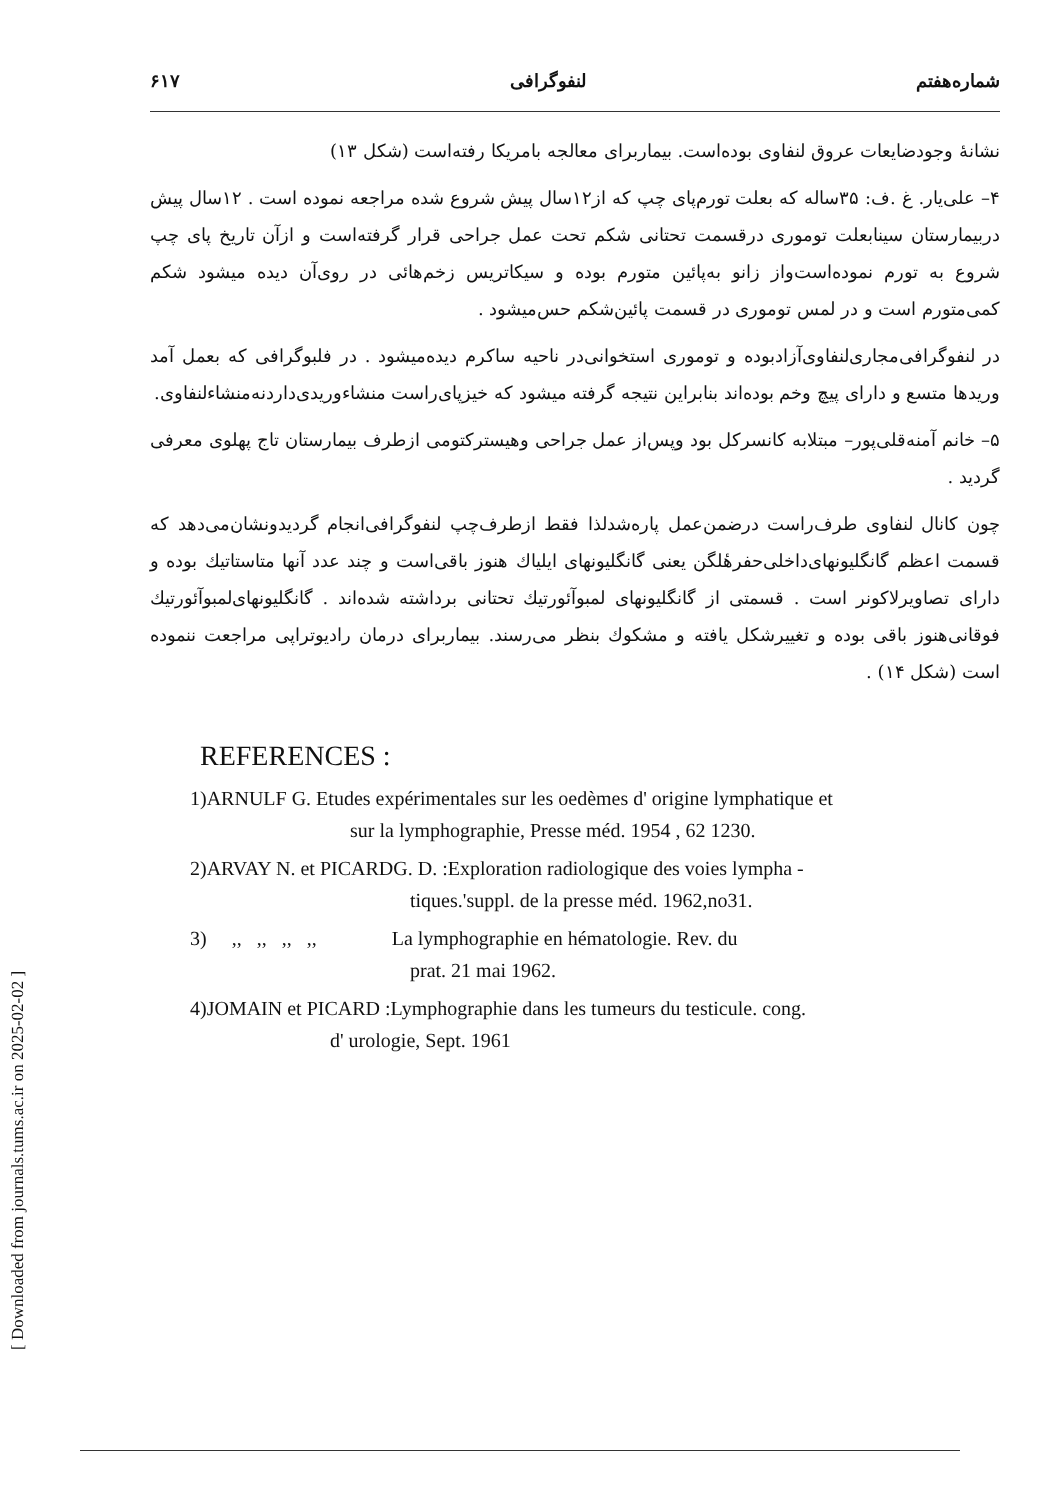[ Downloaded from journals.tums.ac.ir on 2025-02-02 ]
شماره‌هفتم لنفوگرافی ۶۱۷
نشانهٔ وجودضایعات عروق لنفاوی بوده‌است. بیماربرای معالجه بامریکا رفته‌است (شکل ۱۳)
۴– علی‌یار. غ .ف: ۳۵ساله که بعلت تورم‌پای چپ که از۱۲سال پیش شروع شده مراجعه نموده است . ۱۲سال پیش دربیمارستان سینابعلت توموری درقسمت تحتانی شکم تحت عمل جراحی قرار گرفته‌است و ازآن تاریخ پای چپ شروع به تورم نموده‌است‌واز زانو به‌پائین متورم بوده و سیکاتریس زخم‌هائی در روی‌آن دیده میشود شکم کمی‌متورم است و در لمس توموری در قسمت پائین‌شکم حس‌میشود .
در لنفوگرافی‌مجاری‌لنفاوی‌آزادبوده و توموری استخوانی‌در ناحیه ساکرم دیده‌میشود . در فلبوگرافی که بعمل آمد وریدها متسع و دارای پیچ وخم بوده‌اند بنابراین نتیجه گرفته میشود که خیزپای‌راست منشاءوریدی‌داردنه‌منشاءلنفاوی.
۵– خانم آمنه‌قلی‌پور– مبتلابه کانسرکل بود وپس‌از عمل جراحی وهیسترکتومی ازطرف بیمارستان تاج پهلوی معرفی گردید .
چون کانال لنفاوی طرف‌راست درضمن‌عمل پاره‌شدلذا فقط ازطرف‌چپ لنفوگرافی‌انجام گردیدونشان‌می‌دهد که قسمت اعظم گانگلیونهای‌داخلی‌حفرهٔلگن یعنی گانگلیونهای ایلیاك هنوز باقی‌است و چند عدد آنها متاستاتیك بوده و دارای تصاویرلاکونر است . قسمتی از گانگلیونهای لمبوآئورتیك تحتانی برداشته شده‌اند . گانگلیونهای‌لمبوآئورتیك فوقانی‌هنوز باقی بوده و تغییرشکل یافته و مشکوك بنظر می‌رسند. بیماربرای درمان رادیوتراپی مراجعت ننموده است (شکل ۱۴) .
REFERENCES :
1)ARNULF G. Etudes expérimentales sur les oedèmes d' origine lymphatique et
sur la lymphographie, Presse méd. 1954 , 62 1230.
2)ARVAY N. et PICARDG. D. :Exploration radiologique des voies lympha -
tiques.'suppl. de la presse méd. 1962,no31.
3) ,, ,, ,, ,, La lymphographie en hématologie. Rev. du
prat. 21 mai 1962.
4)JOMAIN et PICARD :Lymphographie dans les tumeurs du testicule. cong.
d' urologie, Sept. 1961